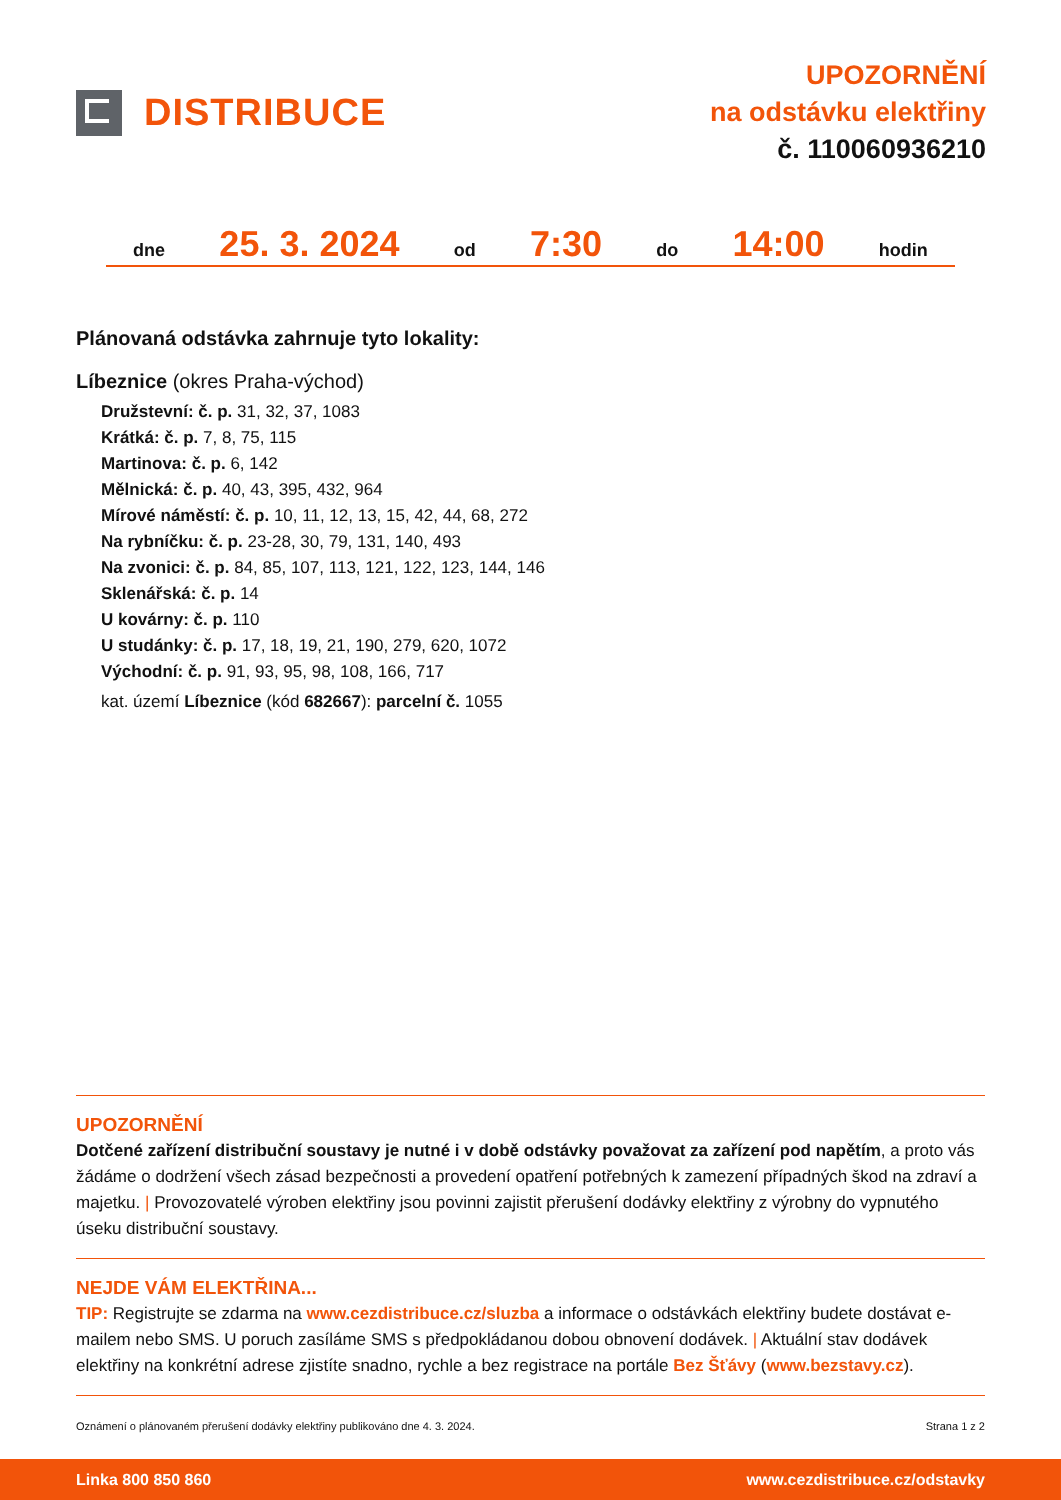DISTRIBUCE
UPOZORNĚNÍ
na odstávku elektřiny
č. 110060936210
dne 25. 3. 2024 od 7:30 do 14:00 hodin
Plánovaná odstávka zahrnuje tyto lokality:
Líbeznice (okres Praha-východ)
Družstevní: č. p. 31, 32, 37, 1083
Krátká: č. p. 7, 8, 75, 115
Martinova: č. p. 6, 142
Mělnická: č. p. 40, 43, 395, 432, 964
Mírové náměstí: č. p. 10, 11, 12, 13, 15, 42, 44, 68, 272
Na rybníčku: č. p. 23-28, 30, 79, 131, 140, 493
Na zvonici: č. p. 84, 85, 107, 113, 121, 122, 123, 144, 146
Sklenářská: č. p. 14
U kovárny: č. p. 110
U studánky: č. p. 17, 18, 19, 21, 190, 279, 620, 1072
Východní: č. p. 91, 93, 95, 98, 108, 166, 717
kat. území Líbeznice (kód 682667): parcelní č. 1055
UPOZORNĚNÍ
Dotčené zařízení distribuční soustavy je nutné i v době odstávky považovat za zařízení pod napětím, a proto vás žádáme o dodržení všech zásad bezpečnosti a provedení opatření potřebných k zamezení případných škod na zdraví a majetku. | Provozovatelé výroben elektřiny jsou povinni zajistit přerušení dodávky elektřiny z výrobny do vypnutého úseku distribuční soustavy.
NEJDE VÁM ELEKTŘINA...
TIP: Registrujte se zdarma na www.cezdistribuce.cz/sluzba a informace o odstávkách elektřiny budete dostávat e-mailem nebo SMS. U poruch zasíláme SMS s předpokládanou dobou obnovení dodávek. | Aktuální stav dodávek elektřiny na konkrétní adrese zjistíte snadno, rychle a bez registrace na portále Bez Šťávy (www.bezstavy.cz).
Oznámení o plánovaném přerušení dodávky elektřiny publikováno dne 4. 3. 2024. Strana 1 z 2
Linka 800 850 860 www.cezdistribuce.cz/odstavky